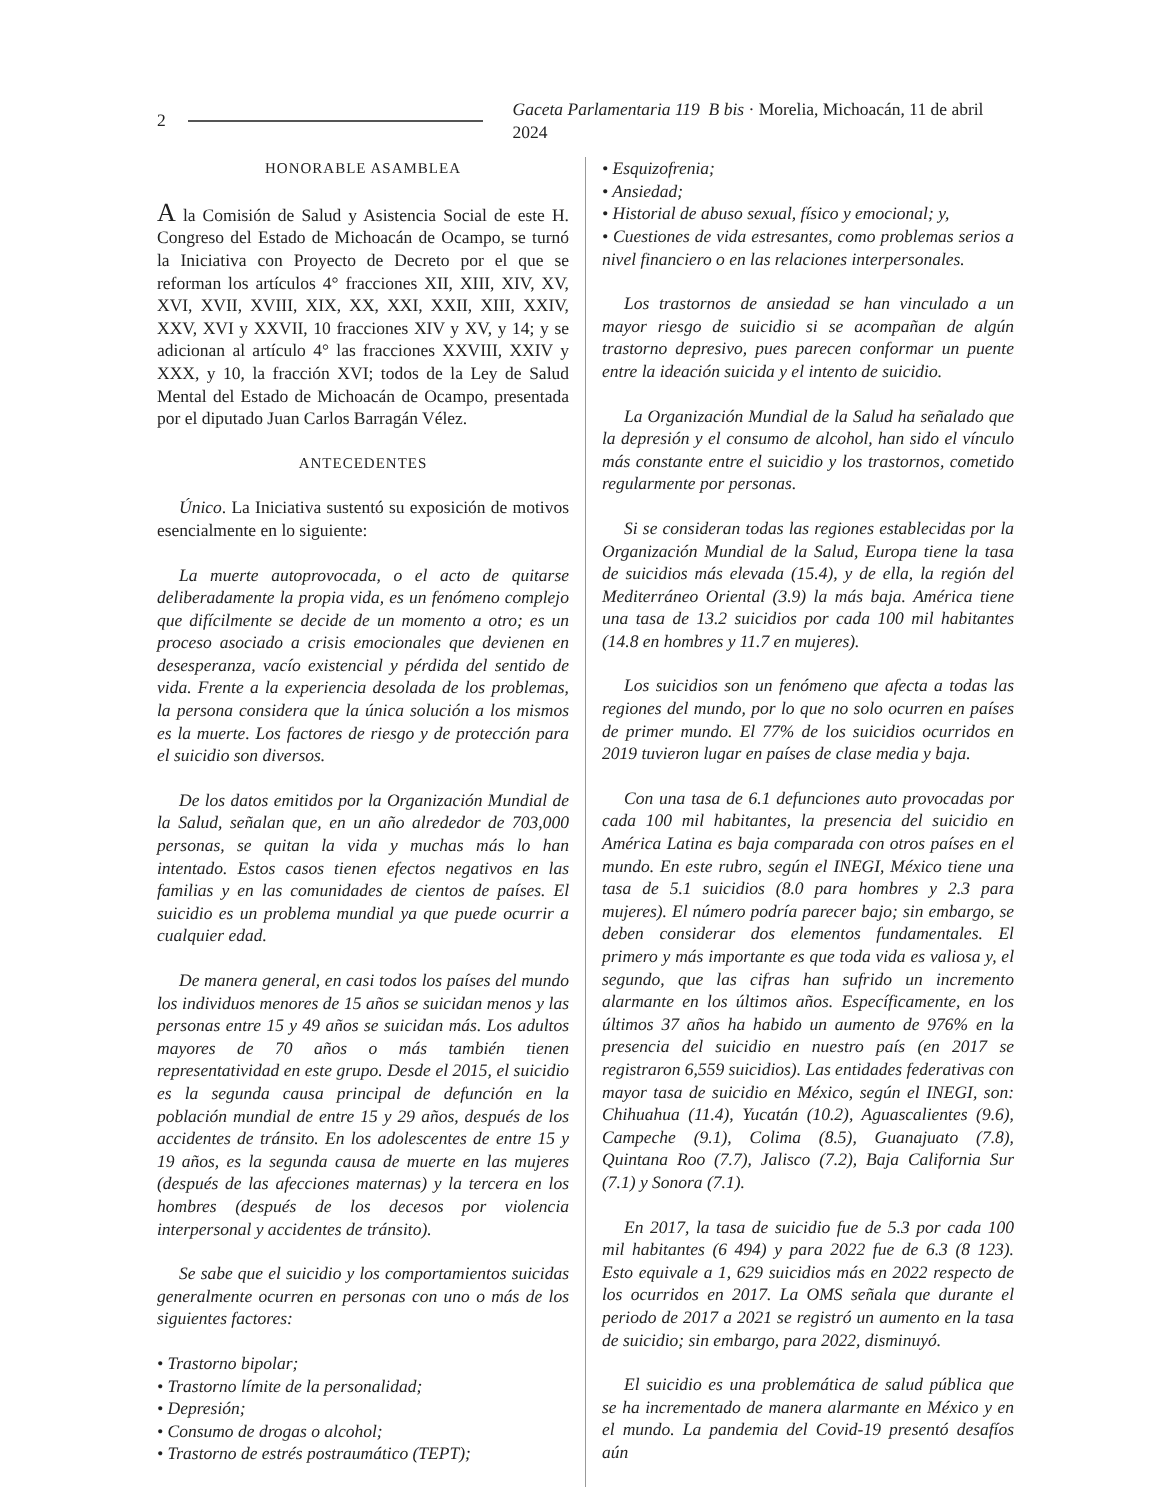2 Gaceta Parlamentaria 119 B bis · Morelia, Michoacán, 11 de abril 2024
HONORABLE ASAMBLEA
A la Comisión de Salud y Asistencia Social de este H. Congreso del Estado de Michoacán de Ocampo, se turnó la Iniciativa con Proyecto de Decreto por el que se reforman los artículos 4° fracciones XII, XIII, XIV, XV, XVI, XVII, XVIII, XIX, XX, XXI, XXII, XIII, XXIV, XXV, XVI y XXVII, 10 fracciones XIV y XV, y 14; y se adicionan al artículo 4° las fracciones XXVIII, XXIV y XXX, y 10, la fracción XVI; todos de la Ley de Salud Mental del Estado de Michoacán de Ocampo, presentada por el diputado Juan Carlos Barragán Vélez.
ANTECEDENTES
Único. La Iniciativa sustentó su exposición de motivos esencialmente en lo siguiente:
La muerte autoprovocada, o el acto de quitarse deliberadamente la propia vida, es un fenómeno complejo que difícilmente se decide de un momento a otro; es un proceso asociado a crisis emocionales que devienen en desesperanza, vacío existencial y pérdida del sentido de vida. Frente a la experiencia desolada de los problemas, la persona considera que la única solución a los mismos es la muerte. Los factores de riesgo y de protección para el suicidio son diversos.
De los datos emitidos por la Organización Mundial de la Salud, señalan que, en un año alrededor de 703,000 personas, se quitan la vida y muchas más lo han intentado. Estos casos tienen efectos negativos en las familias y en las comunidades de cientos de países. El suicidio es un problema mundial ya que puede ocurrir a cualquier edad.
De manera general, en casi todos los países del mundo los individuos menores de 15 años se suicidan menos y las personas entre 15 y 49 años se suicidan más. Los adultos mayores de 70 años o más también tienen representatividad en este grupo. Desde el 2015, el suicidio es la segunda causa principal de defunción en la población mundial de entre 15 y 29 años, después de los accidentes de tránsito. En los adolescentes de entre 15 y 19 años, es la segunda causa de muerte en las mujeres (después de las afecciones maternas) y la tercera en los hombres (después de los decesos por violencia interpersonal y accidentes de tránsito).
Se sabe que el suicidio y los comportamientos suicidas generalmente ocurren en personas con uno o más de los siguientes factores:
• Trastorno bipolar;
• Trastorno límite de la personalidad;
• Depresión;
• Consumo de drogas o alcohol;
• Trastorno de estrés postraumático (TEPT);
• Esquizofrenia;
• Ansiedad;
• Historial de abuso sexual, físico y emocional; y,
• Cuestiones de vida estresantes, como problemas serios a nivel financiero o en las relaciones interpersonales.
Los trastornos de ansiedad se han vinculado a un mayor riesgo de suicidio si se acompañan de algún trastorno depresivo, pues parecen conformar un puente entre la ideación suicida y el intento de suicidio.
La Organización Mundial de la Salud ha señalado que la depresión y el consumo de alcohol, han sido el vínculo más constante entre el suicidio y los trastornos, cometido regularmente por personas.
Si se consideran todas las regiones establecidas por la Organización Mundial de la Salud, Europa tiene la tasa de suicidios más elevada (15.4), y de ella, la región del Mediterráneo Oriental (3.9) la más baja. América tiene una tasa de 13.2 suicidios por cada 100 mil habitantes (14.8 en hombres y 11.7 en mujeres).
Los suicidios son un fenómeno que afecta a todas las regiones del mundo, por lo que no solo ocurren en países de primer mundo. El 77% de los suicidios ocurridos en 2019 tuvieron lugar en países de clase media y baja.
Con una tasa de 6.1 defunciones auto provocadas por cada 100 mil habitantes, la presencia del suicidio en América Latina es baja comparada con otros países en el mundo. En este rubro, según el INEGI, México tiene una tasa de 5.1 suicidios (8.0 para hombres y 2.3 para mujeres). El número podría parecer bajo; sin embargo, se deben considerar dos elementos fundamentales. El primero y más importante es que toda vida es valiosa y, el segundo, que las cifras han sufrido un incremento alarmante en los últimos años. Específicamente, en los últimos 37 años ha habido un aumento de 976% en la presencia del suicidio en nuestro país (en 2017 se registraron 6,559 suicidios). Las entidades federativas con mayor tasa de suicidio en México, según el INEGI, son: Chihuahua (11.4), Yucatán (10.2), Aguascalientes (9.6), Campeche (9.1), Colima (8.5), Guanajuato (7.8), Quintana Roo (7.7), Jalisco (7.2), Baja California Sur (7.1) y Sonora (7.1).
En 2017, la tasa de suicidio fue de 5.3 por cada 100 mil habitantes (6 494) y para 2022 fue de 6.3 (8 123). Esto equivale a 1, 629 suicidios más en 2022 respecto de los ocurridos en 2017. La OMS señala que durante el periodo de 2017 a 2021 se registró un aumento en la tasa de suicidio; sin embargo, para 2022, disminuyó.
El suicidio es una problemática de salud pública que se ha incrementado de manera alarmante en México y en el mundo. La pandemia del Covid-19 presentó desafíos aún